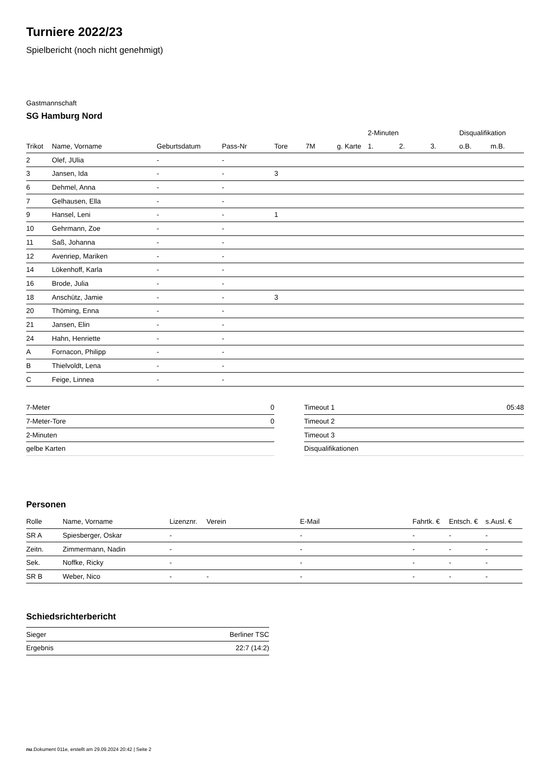Turniere 2022/23
Spielbericht (noch nicht genehmigt)
Gastmannschaft
SG Hamburg Nord
| | | | | | | | 2-Minuten | | | Disqualifikation | |
| --- | --- | --- | --- | --- | --- | --- | --- | --- | --- | --- | --- |
| Trikot | Name, Vorname | Geburtsdatum | Pass-Nr | Tore | 7M | g. Karte | 1. | 2. | 3. | o.B. | m.B. |
| 2 | Olef, JUlia | - | - | | | | | | | | |
| 3 | Jansen, Ida | - | - | 3 | | | | | | | |
| 6 | Dehmel, Anna | - | - | | | | | | | | |
| 7 | Gelhausen, Ella | - | - | | | | | | | | |
| 9 | Hansel, Leni | - | - | 1 | | | | | | | |
| 10 | Gehrmann, Zoe | - | - | | | | | | | | |
| 11 | Saß, Johanna | - | - | | | | | | | | |
| 12 | Avenriep, Mariken | - | - | | | | | | | | |
| 14 | Lökenhoff, Karla | - | - | | | | | | | | |
| 16 | Brode, Julia | - | - | | | | | | | | |
| 18 | Anschütz, Jamie | - | - | 3 | | | | | | | |
| 20 | Thöming, Enna | - | - | | | | | | | | |
| 21 | Jansen, Elin | - | - | | | | | | | | |
| 24 | Hahn, Henriette | - | - | | | | | | | | |
| A | Fornacon, Philipp | - | - | | | | | | | | |
| B | Thielvoldt, Lena | - | - | | | | | | | | |
| C | Feige, Linnea | - | - | | | | | | | | |
| 7-Meter | 0 |
| 7-Meter-Tore | 0 |
| 2-Minuten | |
| gelbe Karten | |
| Timeout 1 | 05:48 |
| Timeout 2 | |
| Timeout 3 | |
| Disqualifikationen | |
Personen
| Rolle | Name, Vorname | Lizenznr. | Verein | E-Mail | Fahrtk. € | Entsch. € | s.Ausl. € |
| --- | --- | --- | --- | --- | --- | --- | --- |
| SR A | Spiesberger, Oskar | - | | - | - | - | - |
| Zeitn. | Zimmermann, Nadin | - | | - | - | - | - |
| Sek. | Noffke, Ricky | - | | - | - | - | - |
| SR B | Weber, Nico | - | - | - | - | - | - |
Schiedsrichterbericht
| Sieger | Berliner TSC |
| Ergebnis | 22:7 (14:2) |
nu.Dokument 011e, erstellt am 29.09.2024 20:42 | Seite 2